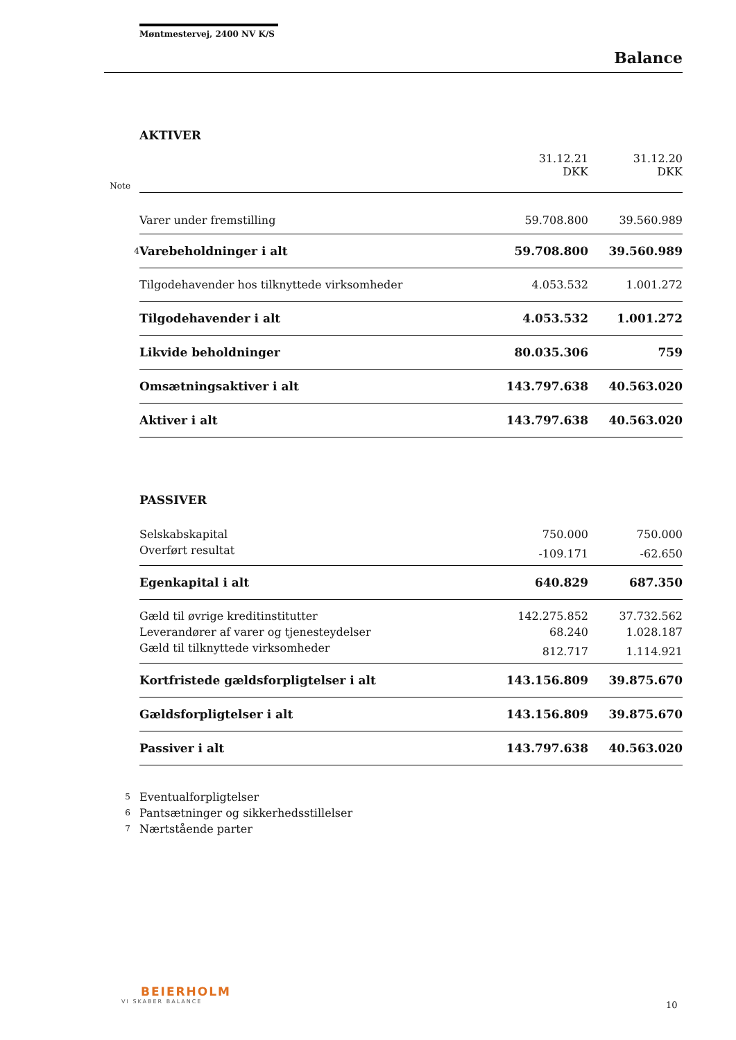Møntmestervej, 2400 NV K/S
Balance
AKTIVER
| | | 31.12.21 DKK | 31.12.20 DKK |
| Note | | | |
| | Varer under fremstilling | 59.708.800 | 39.560.989 |
| 4 | Varebeholdninger i alt | 59.708.800 | 39.560.989 |
| | Tilgodehavender hos tilknyttede virksomheder | 4.053.532 | 1.001.272 |
| | Tilgodehavender i alt | 4.053.532 | 1.001.272 |
| | Likvide beholdninger | 80.035.306 | 759 |
| | Omsætningsaktiver i alt | 143.797.638 | 40.563.020 |
| | Aktiver i alt | 143.797.638 | 40.563.020 |
PASSIVER
| | Selskabskapital | 750.000 | 750.000 |
| | Overført resultat | -109.171 | -62.650 |
| | Egenkapital i alt | 640.829 | 687.350 |
| | Gæld til øvrige kreditinstitutter | 142.275.852 | 37.732.562 |
| | Leverandører af varer og tjenesteydelser | 68.240 | 1.028.187 |
| | Gæld til tilknyttede virksomheder | 812.717 | 1.114.921 |
| | Kortfristede gældsforpligtelser i alt | 143.156.809 | 39.875.670 |
| | Gældsforpligtelser i alt | 143.156.809 | 39.875.670 |
| | Passiver i alt | 143.797.638 | 40.563.020 |
| 5 | Eventualforpligtelser | | |
| 6 | Pantsætninger og sikkerhedsstillelser | | |
| 7 | Nærtstående parter | | |
BEIERHOLM
VI SKABER BALANCE
10